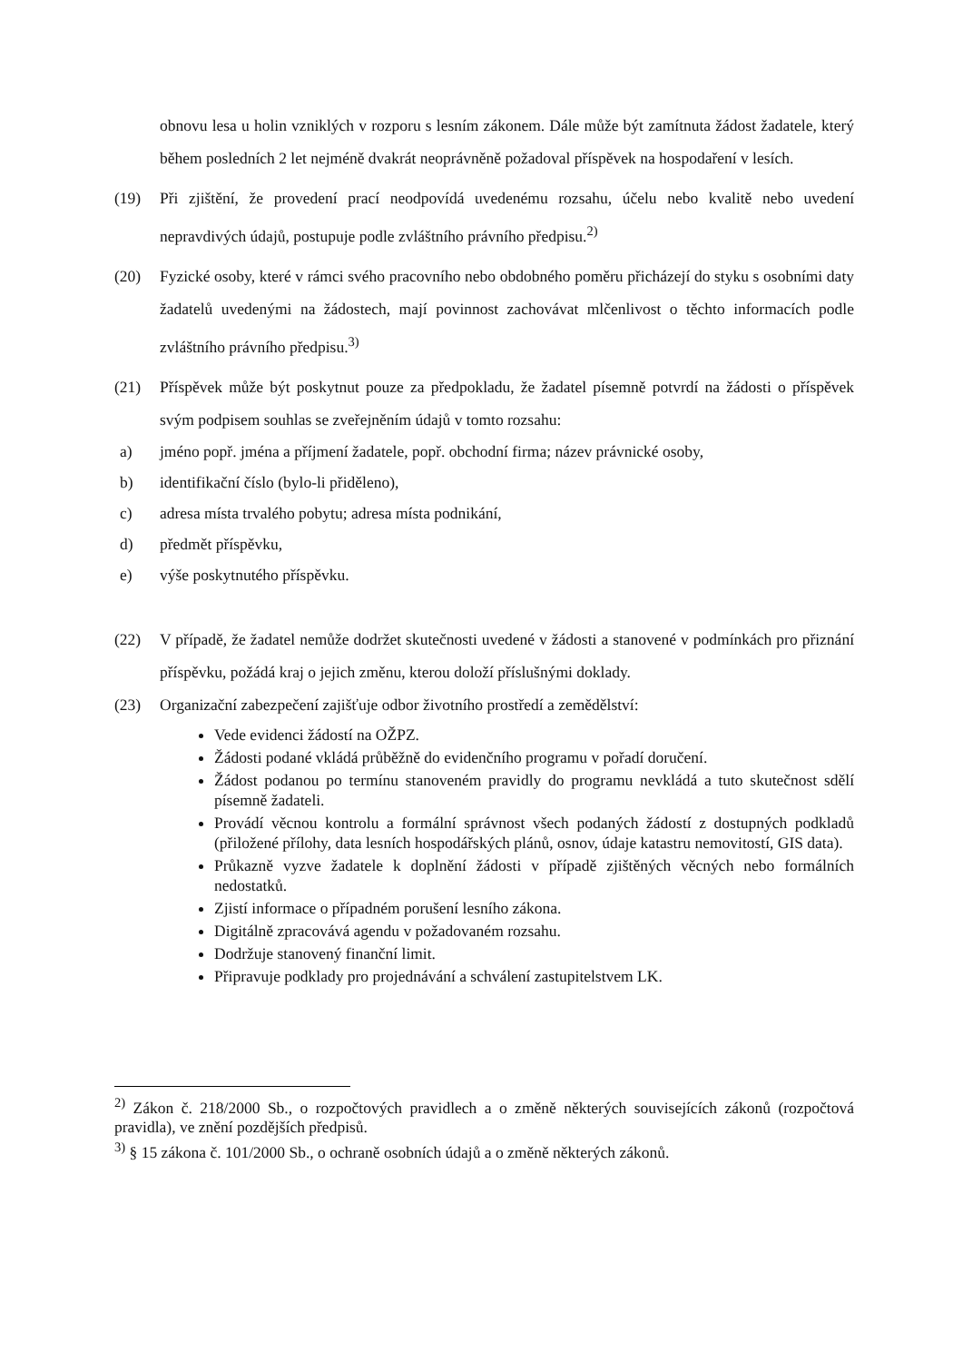obnovu lesa u holin vzniklých v rozporu s lesním zákonem. Dále může být zamítnuta žádost žadatele, který během posledních 2 let nejméně dvakrát neoprávněně požadoval příspěvek na hospodaření v lesích.
(19) Při zjištění, že provedení prací neodpovídá uvedenému rozsahu, účelu nebo kvalitě nebo uvedení nepravdivých údajů, postupuje podle zvláštního právního předpisu.<sup>2)</sup>
(20) Fyzické osoby, které v rámci svého pracovního nebo obdobného poměru přicházejí do styku s osobními daty žadatelů uvedenými na žádostech, mají povinnost zachovávat mlčenlivost o těchto informacích podle zvláštního právního předpisu.<sup>3)</sup>
(21) Příspěvek může být poskytnut pouze za předpokladu, že žadatel písemně potvrdí na žádosti o příspěvek svým podpisem souhlas se zveřejněním údajů v tomto rozsahu:
a) jméno popř. jména a příjmení žadatele, popř. obchodní firma; název právnické osoby,
b) identifikační číslo (bylo-li přiděleno),
c) adresa místa trvalého pobytu; adresa místa podnikání,
d) předmět příspěvku,
e) výše poskytnutého příspěvku.
(22) V případě, že žadatel nemůže dodržet skutečnosti uvedené v žádosti a stanovené v podmínkách pro přiznání příspěvku, požádá kraj o jejich změnu, kterou doloží příslušnými doklady.
(23) Organizační zabezpečení zajišťuje odbor životního prostředí a zemědělství:
Vede evidenci žádostí na OŽPZ.
Žádosti podané vkládá průběžně do evidenčního programu v pořadí doručení.
Žádost podanou po termínu stanoveném pravidly do programu nevkládá a tuto skutečnost sdělí písemně žadateli.
Provádí věcnou kontrolu a formální správnost všech podaných žádostí z dostupných podkladů (přiložené přílohy, data lesních hospodářských plánů, osnov, údaje katastru nemovitostí, GIS data).
Průkazně vyzve žadatele k doplnění žádosti v případě zjištěných věcných nebo formálních nedostatků.
Zjistí informace o případném porušení lesního zákona.
Digitálně zpracovává agendu v požadovaném rozsahu.
Dodržuje stanovený finanční limit.
Připravuje podklady pro projednávání a schválení zastupitelstvem LK.
<sup>2)</sup> Zákon č. 218/2000 Sb., o rozpočtových pravidlech a o změně některých souvisejících zákonů (rozpočtová pravidla), ve znění pozdějších předpisů.
<sup>3)</sup> § 15 zákona č. 101/2000 Sb., o ochraně osobních údajů a o změně některých zákonů.